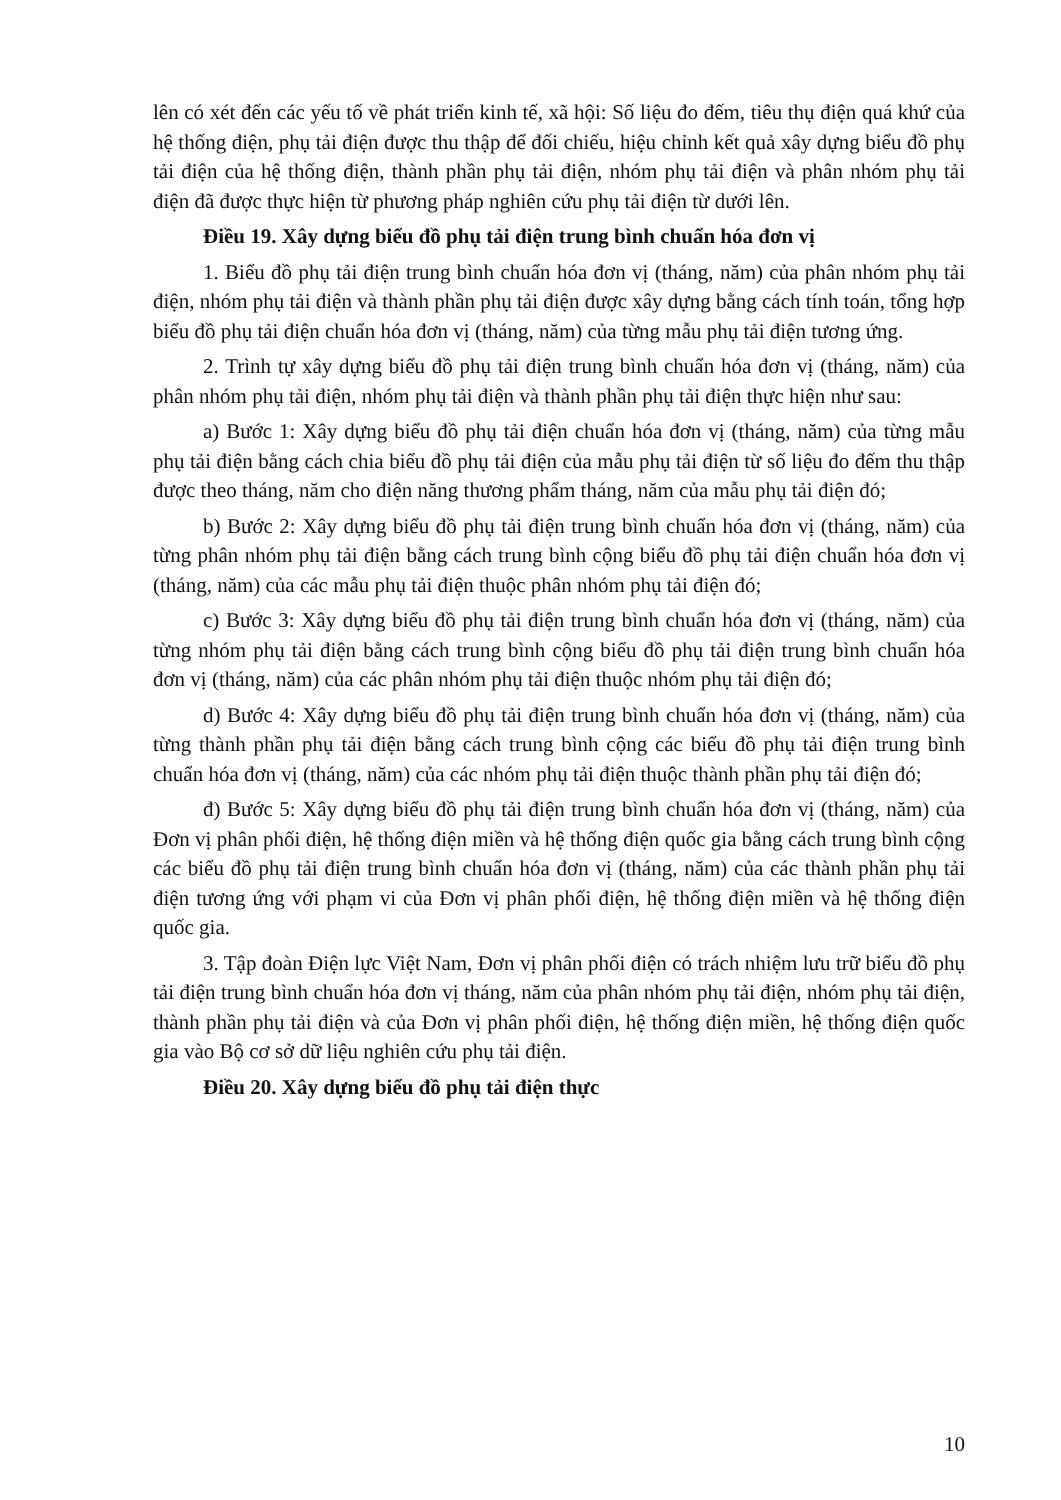lên có xét đến các yếu tố về phát triển kinh tế, xã hội: Số liệu đo đếm, tiêu thụ điện quá khứ của hệ thống điện, phụ tải điện được thu thập để đối chiếu, hiệu chỉnh kết quả xây dựng biểu đồ phụ tải điện của hệ thống điện, thành phần phụ tải điện, nhóm phụ tải điện và phân nhóm phụ tải điện đã được thực hiện từ phương pháp nghiên cứu phụ tải điện từ dưới lên.
Điều 19. Xây dựng biểu đồ phụ tải điện trung bình chuẩn hóa đơn vị
1. Biểu đồ phụ tải điện trung bình chuẩn hóa đơn vị (tháng, năm) của phân nhóm phụ tải điện, nhóm phụ tải điện và thành phần phụ tải điện được xây dựng bằng cách tính toán, tổng hợp biểu đồ phụ tải điện chuẩn hóa đơn vị (tháng, năm) của từng mẫu phụ tải điện tương ứng.
2. Trình tự xây dựng biểu đồ phụ tải điện trung bình chuẩn hóa đơn vị (tháng, năm) của phân nhóm phụ tải điện, nhóm phụ tải điện và thành phần phụ tải điện thực hiện như sau:
a) Bước 1: Xây dựng biểu đồ phụ tải điện chuẩn hóa đơn vị (tháng, năm) của từng mẫu phụ tải điện bằng cách chia biểu đồ phụ tải điện của mẫu phụ tải điện từ số liệu đo đếm thu thập được theo tháng, năm cho điện năng thương phẩm tháng, năm của mẫu phụ tải điện đó;
b) Bước 2: Xây dựng biểu đồ phụ tải điện trung bình chuẩn hóa đơn vị (tháng, năm) của từng phân nhóm phụ tải điện bằng cách trung bình cộng biểu đồ phụ tải điện chuẩn hóa đơn vị (tháng, năm) của các mẫu phụ tải điện thuộc phân nhóm phụ tải điện đó;
c) Bước 3: Xây dựng biểu đồ phụ tải điện trung bình chuẩn hóa đơn vị (tháng, năm) của từng nhóm phụ tải điện bằng cách trung bình cộng biểu đồ phụ tải điện trung bình chuẩn hóa đơn vị (tháng, năm) của các phân nhóm phụ tải điện thuộc nhóm phụ tải điện đó;
d) Bước 4: Xây dựng biểu đồ phụ tải điện trung bình chuẩn hóa đơn vị (tháng, năm) của từng thành phần phụ tải điện bằng cách trung bình cộng các biểu đồ phụ tải điện trung bình chuẩn hóa đơn vị (tháng, năm) của các nhóm phụ tải điện thuộc thành phần phụ tải điện đó;
đ) Bước 5: Xây dựng biểu đồ phụ tải điện trung bình chuẩn hóa đơn vị (tháng, năm) của Đơn vị phân phối điện, hệ thống điện miền và hệ thống điện quốc gia bằng cách trung bình cộng các biểu đồ phụ tải điện trung bình chuẩn hóa đơn vị (tháng, năm) của các thành phần phụ tải điện tương ứng với phạm vi của Đơn vị phân phối điện, hệ thống điện miền và hệ thống điện quốc gia.
3. Tập đoàn Điện lực Việt Nam, Đơn vị phân phối điện có trách nhiệm lưu trữ biểu đồ phụ tải điện trung bình chuẩn hóa đơn vị tháng, năm của phân nhóm phụ tải điện, nhóm phụ tải điện, thành phần phụ tải điện và của Đơn vị phân phối điện, hệ thống điện miền, hệ thống điện quốc gia vào Bộ cơ sở dữ liệu nghiên cứu phụ tải điện.
Điều 20. Xây dựng biểu đồ phụ tải điện thực
10